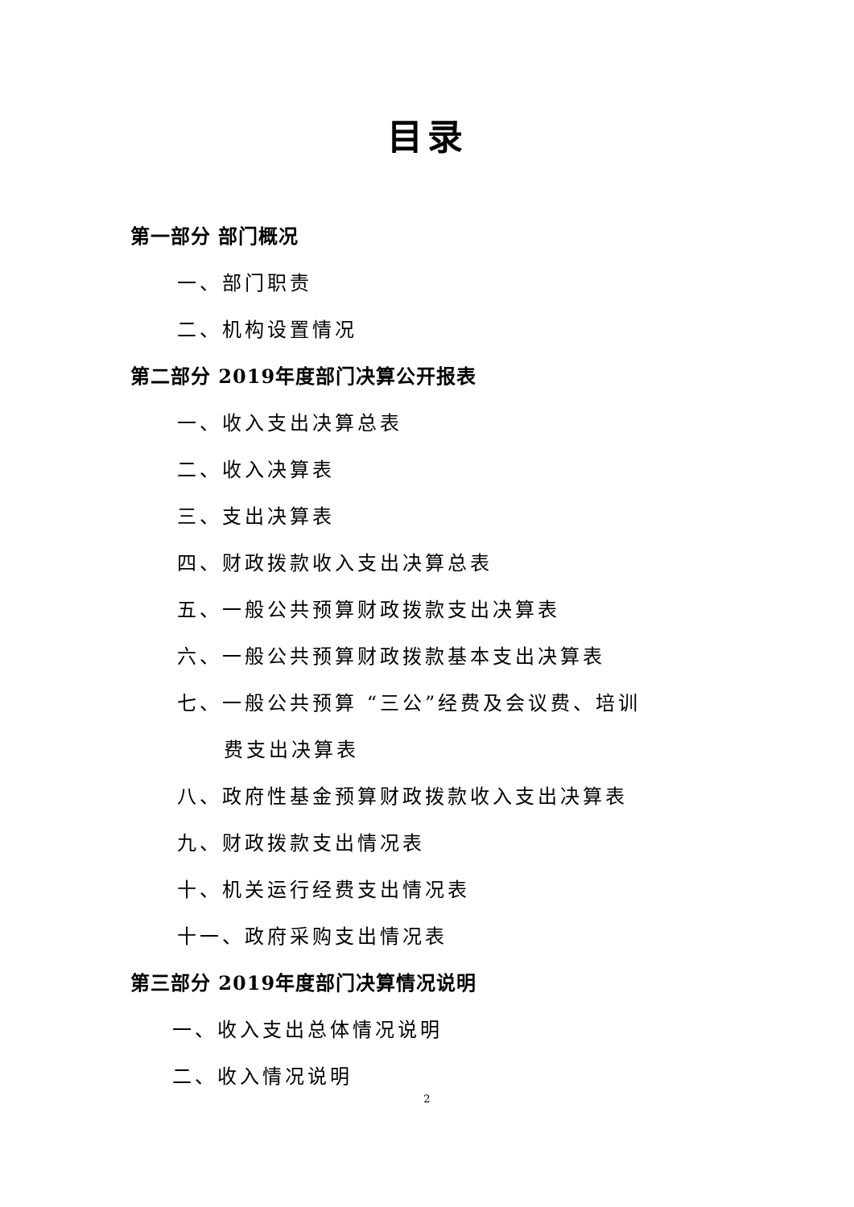目录
第一部分 部门概况
一、部门职责
二、机构设置情况
第二部分 2019年度部门决算公开报表
一、收入支出决算总表
二、收入决算表
三、支出决算表
四、财政拨款收入支出决算总表
五、一般公共预算财政拨款支出决算表
六、一般公共预算财政拨款基本支出决算表
七、一般公共预算 “三公”经费及会议费、培训
费支出决算表
八、政府性基金预算财政拨款收入支出决算表
九、财政拨款支出情况表
十、机关运行经费支出情况表
十一、政府采购支出情况表
第三部分 2019年度部门决算情况说明
一、收入支出总体情况说明
二、收入情况说明
2